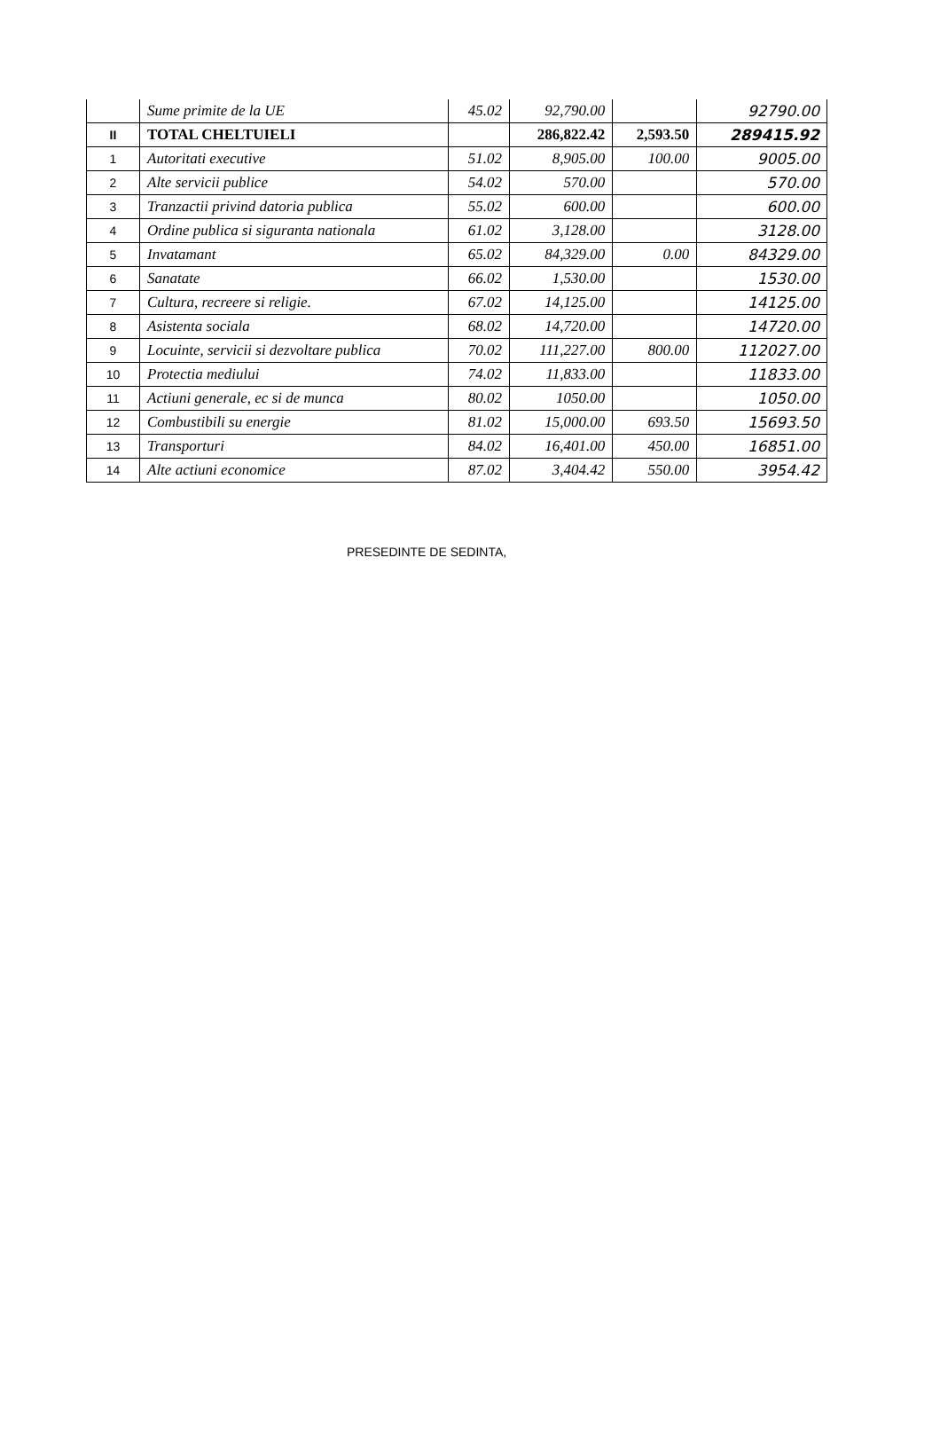| | Sume primite de la UE | 45.02 | 92,790.00 | | 92790.00 |
| II | TOTAL CHELTUIELI | | 286,822.42 | 2,593.50 | 289415.92 |
| 1 | Autoritati executive | 51.02 | 8,905.00 | 100.00 | 9005.00 |
| 2 | Alte servicii publice | 54.02 | 570.00 | | 570.00 |
| 3 | Tranzactii privind datoria publica | 55.02 | 600.00 | | 600.00 |
| 4 | Ordine publica si siguranta nationala | 61.02 | 3,128.00 | | 3128.00 |
| 5 | Invatamant | 65.02 | 84,329.00 | 0.00 | 84329.00 |
| 6 | Sanatate | 66.02 | 1,530.00 | | 1530.00 |
| 7 | Cultura, recreere si religie. | 67.02 | 14,125.00 | | 14125.00 |
| 8 | Asistenta sociala | 68.02 | 14,720.00 | | 14720.00 |
| 9 | Locuinte, servicii si dezvoltare publica | 70.02 | 111,227.00 | 800.00 | 112027.00 |
| 10 | Protectia mediului | 74.02 | 11,833.00 | | 11833.00 |
| 11 | Actiuni generale, ec si de munca | 80.02 | 1050.00 | | 1050.00 |
| 12 | Combustibili su energie | 81.02 | 15,000.00 | 693.50 | 15693.50 |
| 13 | Transporturi | 84.02 | 16,401.00 | 450.00 | 16851.00 |
| 14 | Alte actiuni economice | 87.02 | 3,404.42 | 550.00 | 3954.42 |
PRESEDINTE DE SEDINTA,